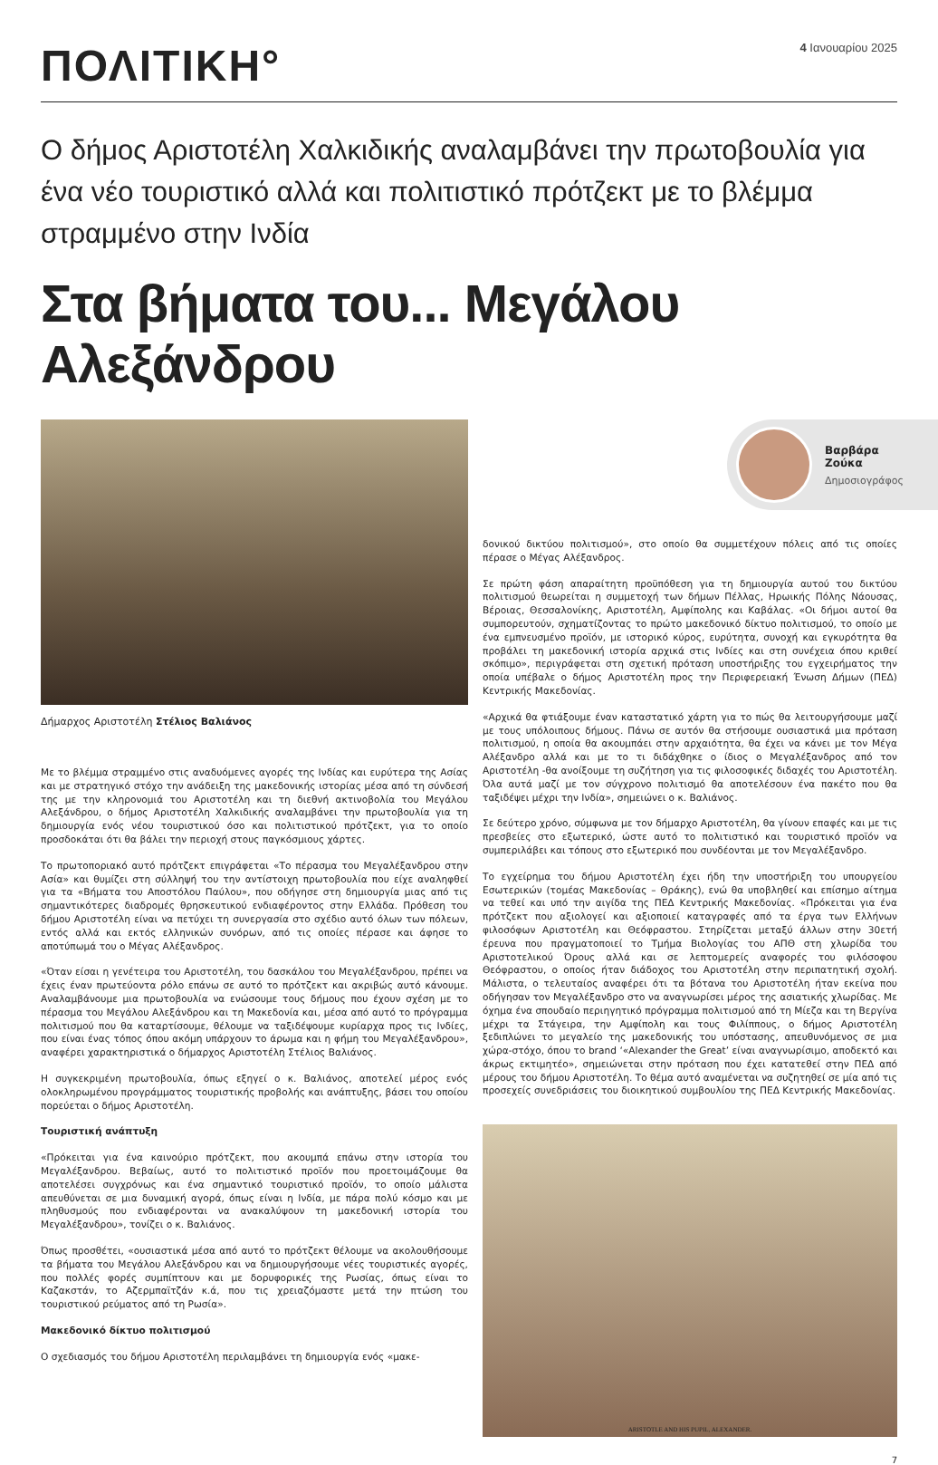ΠΟΛΙΤΙΚΗ°
4 Ιανουαρίου 2025
Ο δήμος Αριστοτέλη Χαλκιδικής αναλαμβάνει την πρωτοβουλία για ένα νέο τουριστικό αλλά και πολιτιστικό πρότζεκτ με το βλέμμα στραμμένο στην Ινδία
Στα βήματα του... Μεγάλου Αλεξάνδρου
Δήμαρχος Αριστοτέλη Στέλιος Βαλιάνος
Με το βλέμμα στραμμένο στις αναδυόμενες αγορές της Ινδίας και ευρύτερα της Ασίας και με στρατηγικό στόχο την ανάδειξη της μακεδονικής ιστορίας μέσα από τη σύνδεσή της με την κληρονομιά του Αριστοτέλη και τη διεθνή ακτινοβολία του Μεγάλου Αλεξάνδρου, ο δήμος Αριστοτέλη Χαλκιδικής αναλαμβάνει την πρωτοβουλία για τη δημιουργία ενός νέου τουριστικού όσο και πολιτιστικού πρότζεκτ, για το οποίο προσδοκάται ότι θα βάλει την περιοχή στους παγκόσμιους χάρτες.
Το πρωτοποριακό αυτό πρότζεκτ επιγράφεται «Το πέρασμα του Μεγαλέξανδρου στην Ασία» και θυμίζει στη σύλληψή του την αντίστοιχη πρωτοβουλία που είχε αναληφθεί για τα «Βήματα του Αποστόλου Παύλου», που οδήγησε στη δημιουργία μιας από τις σημαντικότερες διαδρομές θρησκευτικού ενδιαφέροντος στην Ελλάδα. Πρόθεση του δήμου Αριστοτέλη είναι να πετύχει τη συνεργασία στο σχέδιο αυτό όλων των πόλεων, εντός αλλά και εκτός ελληνικών συνόρων, από τις οποίες πέρασε και άφησε το αποτύπωμά του ο Μέγας Αλέξανδρος.
«Όταν είσαι η γενέτειρα του Αριστοτέλη, του δασκάλου του Μεγαλέξανδρου, πρέπει να έχεις έναν πρωτεύοντα ρόλο επάνω σε αυτό το πρότζεκτ και ακριβώς αυτό κάνουμε. Αναλαμβάνουμε μια πρωτοβουλία να ενώσουμε τους δήμους που έχουν σχέση με το πέρασμα του Μεγάλου Αλεξάνδρου και τη Μακεδονία και, μέσα από αυτό το πρόγραμμα πολιτισμού που θα καταρτίσουμε, θέλουμε να ταξιδέψουμε κυρίαρχα προς τις Ινδίες, που είναι ένας τόπος όπου ακόμη υπάρχουν το άρωμα και η φήμη του Μεγαλέξανδρου», αναφέρει χαρακτηριστικά ο δήμαρχος Αριστοτέλη Στέλιος Βαλιάνος.
Η συγκεκριμένη πρωτοβουλία, όπως εξηγεί ο κ. Βαλιάνος, αποτελεί μέρος ενός ολοκληρωμένου προγράμματος τουριστικής προβολής και ανάπτυξης, βάσει του οποίου πορεύεται ο δήμος Αριστοτέλη.
Τουριστική ανάπτυξη
«Πρόκειται για ένα καινούριο πρότζεκτ, που ακουμπά επάνω στην ιστορία του Μεγαλέξανδρου. Βεβαίως, αυτό το πολιτιστικό προϊόν που προετοιμάζουμε θα αποτελέσει συγχρόνως και ένα σημαντικό τουριστικό προϊόν, το οποίο μάλιστα απευθύνεται σε μια δυναμική αγορά, όπως είναι η Ινδία, με πάρα πολύ κόσμο και με πληθυσμούς που ενδιαφέρονται να ανακαλύψουν τη μακεδονική ιστορία του Μεγαλέξανδρου», τονίζει ο κ. Βαλιάνος.
Όπως προσθέτει, «ουσιαστικά μέσα από αυτό το πρότζεκτ θέλουμε να ακολουθήσουμε τα βήματα του Μεγάλου Αλεξάνδρου και να δημιουργήσουμε νέες τουριστικές αγορές, που πολλές φορές συμπίπτουν και με δορυφορικές της Ρωσίας, όπως είναι το Καζακστάν, το Αζερμπαϊτζάν κ.ά, που τις χρειαζόμαστε μετά την πτώση του τουριστικού ρεύματος από τη Ρωσία».
Μακεδονικό δίκτυο πολιτισμού
Ο σχεδιασμός του δήμου Αριστοτέλη περιλαμβάνει τη δημιουργία ενός «μακε-
Βαρβάρα
Ζούκα
Δημοσιογράφος
δονικού δικτύου πολιτισμού», στο οποίο θα συμμετέχουν πόλεις από τις οποίες πέρασε ο Μέγας Αλέξανδρος.
Σε πρώτη φάση απαραίτητη προϋπόθεση για τη δημιουργία αυτού του δικτύου πολιτισμού θεωρείται η συμμετοχή των δήμων Πέλλας, Ηρωικής Πόλης Νάουσας, Βέροιας, Θεσσαλονίκης, Αριστοτέλη, Αμφίπολης και Καβάλας. «Οι δήμοι αυτοί θα συμπορευτούν, σχηματίζοντας το πρώτο μακεδονικό δίκτυο πολιτισμού, το οποίο με ένα εμπνευσμένο προϊόν, με ιστορικό κύρος, ευρύτητα, συνοχή και εγκυρότητα θα προβάλει τη μακεδονική ιστορία αρχικά στις Ινδίες και στη συνέχεια όπου κριθεί σκόπιμο», περιγράφεται στη σχετική πρόταση υποστήριξης του εγχειρήματος την οποία υπέβαλε ο δήμος Αριστοτέλη προς την Περιφερειακή Ένωση Δήμων (ΠΕΔ) Κεντρικής Μακεδονίας.
«Αρχικά θα φτιάξουμε έναν καταστατικό χάρτη για το πώς θα λειτουργήσουμε μαζί με τους υπόλοιπους δήμους. Πάνω σε αυτόν θα στήσουμε ουσιαστικά μια πρόταση πολιτισμού, η οποία θα ακουμπάει στην αρχαιότητα, θα έχει να κάνει με τον Μέγα Αλέξανδρο αλλά και με το τι διδάχθηκε ο ίδιος ο Μεγαλέξανδρος από τον Αριστοτέλη -θα ανοίξουμε τη συζήτηση για τις φιλοσοφικές διδαχές του Αριστοτέλη. Όλα αυτά μαζί με τον σύγχρονο πολιτισμό θα αποτελέσουν ένα πακέτο που θα ταξιδέψει μέχρι την Ινδία», σημειώνει ο κ. Βαλιάνος.
Σε δεύτερο χρόνο, σύμφωνα με τον δήμαρχο Αριστοτέλη, θα γίνουν επαφές και με τις πρεσβείες στο εξωτερικό, ώστε αυτό το πολιτιστικό και τουριστικό προϊόν να συμπεριλάβει και τόπους στο εξωτερικό που συνδέονται με τον Μεγαλέξανδρο.
Το εγχείρημα του δήμου Αριστοτέλη έχει ήδη την υποστήριξη του υπουργείου Εσωτερικών (τομέας Μακεδονίας – Θράκης), ενώ θα υποβληθεί και επίσημο αίτημα να τεθεί και υπό την αιγίδα της ΠΕΔ Κεντρικής Μακεδονίας. «Πρόκειται για ένα πρότζεκτ που αξιολογεί και αξιοποιεί καταγραφές από τα έργα των Ελλήνων φιλοσόφων Αριστοτέλη και Θεόφραστου. Στηρίζεται μεταξύ άλλων στην 30ετή έρευνα που πραγματοποιεί το Τμήμα Βιολογίας του ΑΠΘ στη χλωρίδα του Αριστοτελικού Όρους αλλά και σε λεπτομερείς αναφορές του φιλόσοφου Θεόφραστου, ο οποίος ήταν διάδοχος του Αριστοτέλη στην περιπατητική σχολή. Μάλιστα, ο τελευταίος αναφέρει ότι τα βότανα του Αριστοτέλη ήταν εκείνα που οδήγησαν τον Μεγαλέξανδρο στο να αναγνωρίσει μέρος της ασιατικής χλωρίδας. Με όχημα ένα σπουδαίο περιηγητικό πρόγραμμα πολιτισμού από τη Μίεζα και τη Βεργίνα μέχρι τα Στάγειρα, την Αμφίπολη και τους Φιλίππους, ο δήμος Αριστοτέλη ξεδιπλώνει το μεγαλείο της μακεδονικής του υπόστασης, απευθυνόμενος σε μια χώρα-στόχο, όπου το brand ‘«Alexander the Great’ είναι αναγνωρίσιμο, αποδεκτό και άκρως εκτιμητέο», σημειώνεται στην πρόταση που έχει κατατεθεί στην ΠΕΔ από μέρους του δήμου Αριστοτέλη. Το θέμα αυτό αναμένεται να συζητηθεί σε μία από τις προσεχείς συνεδριάσεις του διοικητικού συμβουλίου της ΠΕΔ Κεντρικής Μακεδονίας.
ARISTOTLE AND HIS PUPIL, ALEXANDER.
7